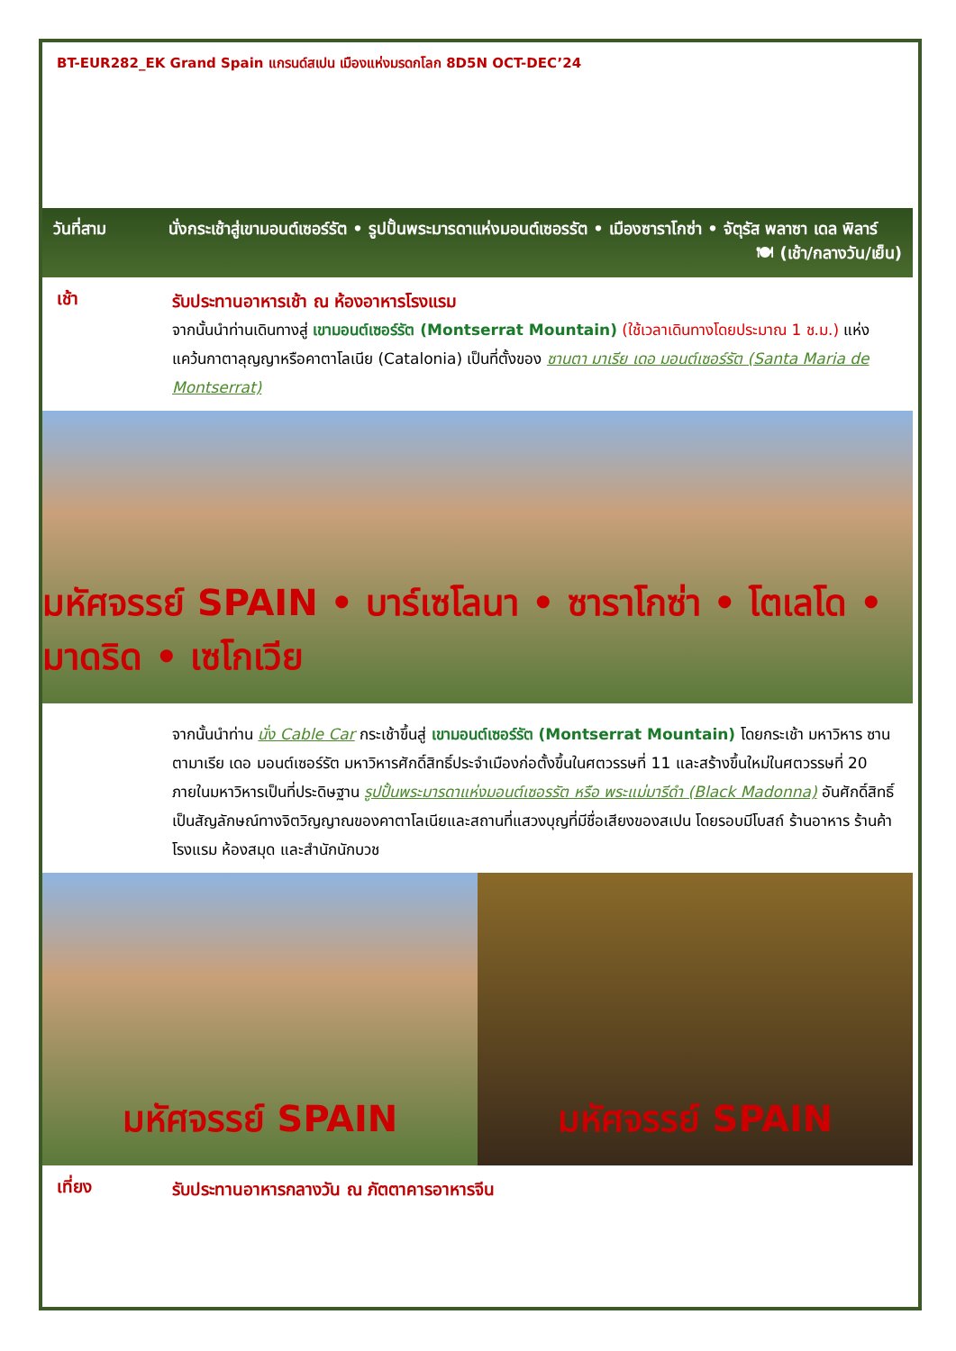BT-EUR282_EK Grand Spain แกรนด์สเปน เมืองแห่งมรดกโลก 8D5N OCT-DEC’24
วันที่สาม นั่งกระเช้าสู่เขามอนต์เซอร์รัต • รูปปั้นพระมารดาแห่งมอนต์เซอรรัต • เมืองซาราโกซ่า • จัตุรัส พลาซา เดล พิลาร์ 🍽 (เช้า/กลางวัน/เย็น)
เช้า
รับประทานอาหารเช้า ณ ห้องอาหารโรงแรม
จากนั้นนำท่านเดินทางสู่ เขามอนต์เซอร์รัต (Montserrat Mountain) (ใช้เวลาเดินทางโดยประมาณ 1 ช.ม.) แห่งแคว้นกาตาลุญญาหรือคาตาโลเนีย (Catalonia) เป็นที่ตั้งของ ซานตา มาเรีย เดอ มอนต์เซอร์รัต (Santa Maria de Montserrat)
มหัศจรรย์ SPAIN • บาร์เซโลนา • ซาราโกซ่า • โตเลโด • มาดริด • เซโกเวีย
จากนั้นนำท่าน นั่ง Cable Car กระเช้าขึ้นสู่ เขามอนต์เซอร์รัต (Montserrat Mountain) โดยกระเช้า มหาวิหาร ซานตามาเรีย เดอ มอนต์เซอร์รัต มหาวิหารศักดิ์สิทธิ์ประจำเมืองก่อตั้งขึ้นในศตวรรษที่ 11 และสร้างขึ้นใหม่ในศตวรรษที่ 20 ภายในมหาวิหารเป็นที่ประดิษฐาน รูปปั้นพระมารดาแห่งมอนต์เซอรรัต หรือ พระแม่มารีดำ (Black Madonna) อันศักดิ์สิทธิ์ เป็นสัญลักษณ์ทางจิตวิญญาณของคาตาโลเนียและสถานที่แสวงบุญที่มีชื่อเสียงของสเปน โดยรอบมีโบสถ์ ร้านอาหาร ร้านค้า โรงแรม ห้องสมุด และสำนักนักบวช
มหัศจรรย์ SPAIN มหัศจรรย์ SPAIN
เที่ยง
รับประทานอาหารกลางวัน ณ ภัตตาคารอาหารจีน